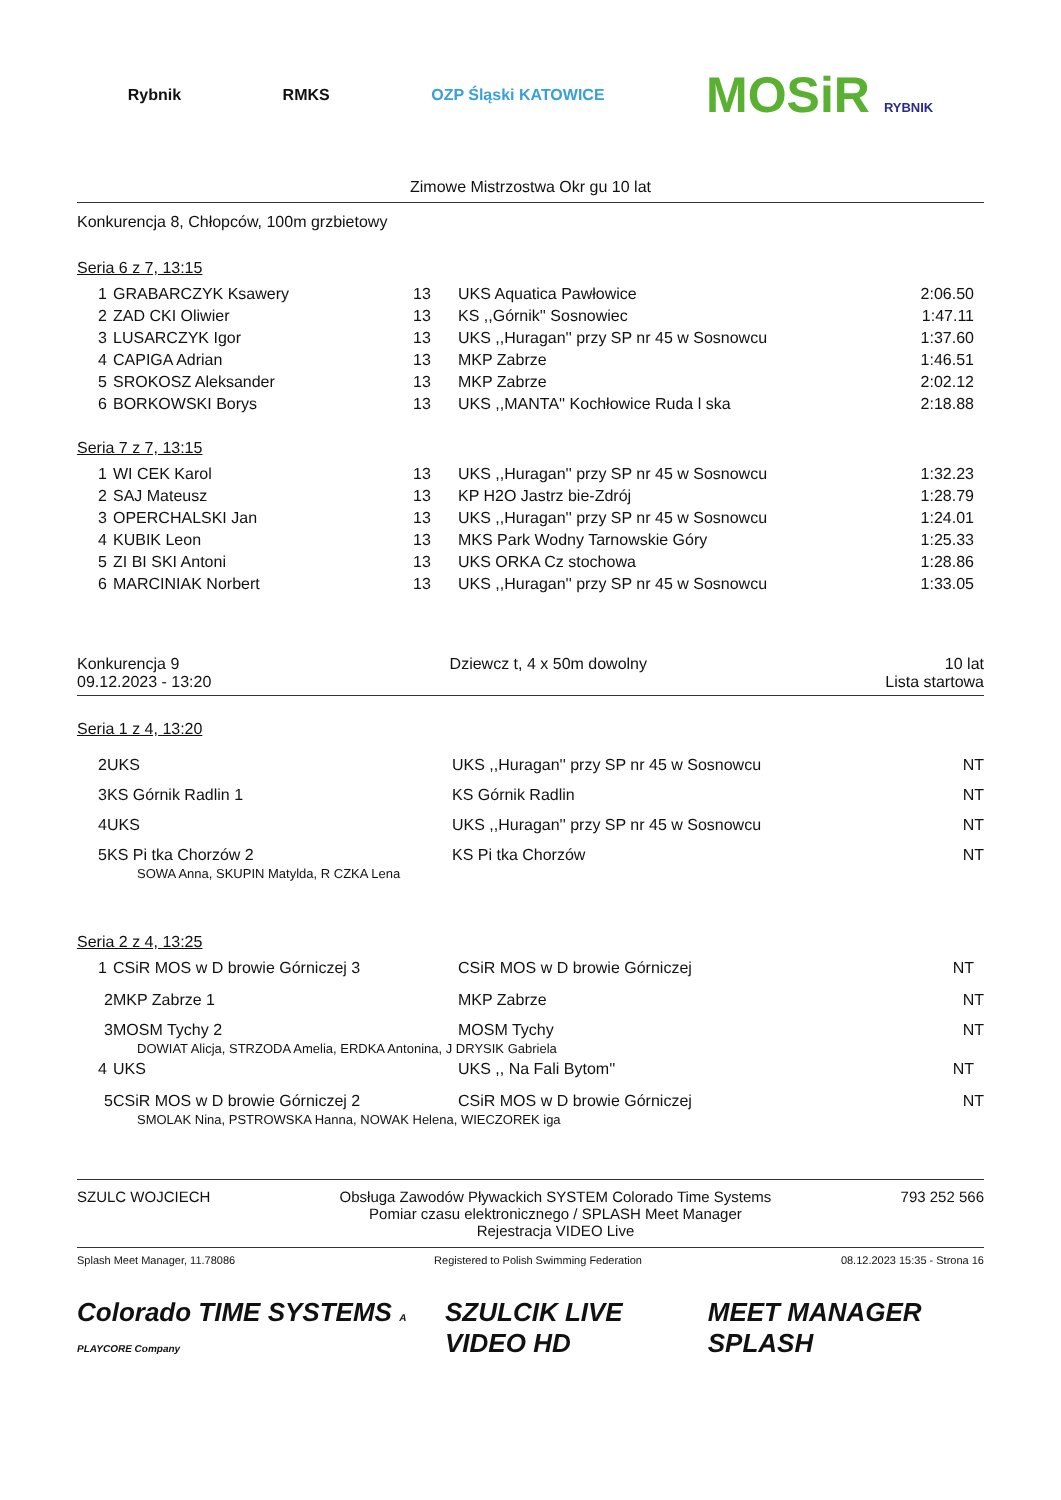Rybnik RMKS OZP Śląski KATOWICE
MOSiR RYBNIK
Zimowe Mistrzostwa Okr gu 10 lat
Konkurencja 8, Chłopców, 100m grzbietowy
Seria 6 z 7, 13:15
| 1 | GRABARCZYK Ksawery | 13 | UKS Aquatica Pawłowice | 2:06.50 |
| 2 | ZAD CKI Oliwier | 13 | KS ,,Górnik'' Sosnowiec | 1:47.11 |
| 3 | LUSARCZYK Igor | 13 | UKS ,,Huragan'' przy SP nr 45 w Sosnowcu | 1:37.60 |
| 4 | CAPIGA Adrian | 13 | MKP Zabrze | 1:46.51 |
| 5 | SROKOSZ Aleksander | 13 | MKP Zabrze | 2:02.12 |
| 6 | BORKOWSKI Borys | 13 | UKS ,,MANTA'' Kochłowice Ruda l ska | 2:18.88 |
Seria 7 z 7, 13:15
| 1 | WI CEK Karol | 13 | UKS ,,Huragan'' przy SP nr 45 w Sosnowcu | 1:32.23 |
| 2 | SAJ Mateusz | 13 | KP H2O Jastrz bie-Zdrój | 1:28.79 |
| 3 | OPERCHALSKI Jan | 13 | UKS ,,Huragan'' przy SP nr 45 w Sosnowcu | 1:24.01 |
| 4 | KUBIK Leon | 13 | MKS Park Wodny Tarnowskie Góry | 1:25.33 |
| 5 | ZI BI SKI Antoni | 13 | UKS ORKA Cz stochowa | 1:28.86 |
| 6 | MARCINIAK Norbert | 13 | UKS ,,Huragan'' przy SP nr 45 w Sosnowcu | 1:33.05 |
Konkurencja 9
09.12.2023 - 13:20
Dziewcz t, 4 x 50m dowolny 10 lat
Lista startowa
Seria 1 z 4, 13:20
| 2 | UKS | | UKS ,,Huragan'' przy SP nr 45 w Sosnowcu | NT |
| 3 | KS Górnik Radlin 1 | | KS Górnik Radlin | NT |
| 4 | UKS | | UKS ,,Huragan'' przy SP nr 45 w Sosnowcu | NT |
| 5 | KS Pi tka Chorzów 2 | | KS Pi tka Chorzów | NT |
| SOWA Anna, SKUPIN Matylda, R CZKA Lena | | | | |
Seria 2 z 4, 13:25
| 1 | CSiR MOS w D browie Górniczej 3 | | CSiR MOS w D browie Górniczej | NT |
| 2 | MKP Zabrze 1 | | MKP Zabrze | NT |
| 3 | MOSM Tychy 2 | | MOSM Tychy | NT |
| DOWIAT Alicja, STRZODA Amelia, ERDKA Antonina, J DRYSIK Gabriela | | | | |
| 4 | UKS | | UKS ,, Na Fali Bytom'' | NT |
| 5 | CSiR MOS w D browie Górniczej 2 | | CSiR MOS w D browie Górniczej | NT |
| SMOLAK Nina, PSTROWSKA Hanna, NOWAK Helena, WIECZOREK iga | | | | |
SZULC WOJCIECH Obsługa Zawodów Pływackich SYSTEM Colorado Time Systems
Pomiar czasu elektronicznego / SPLASH Meet Manager
Rejestracja VIDEO Live
793 252 566
Splash Meet Manager, 11.78086 Registered to Polish Swimming Federation
08.12.2023 15:35 - Strona 16
Colorado TIME SYSTEMS A PLAYCORE Company
SZULCIK LIVE VIDEO HD MEET MANAGER SPLASH